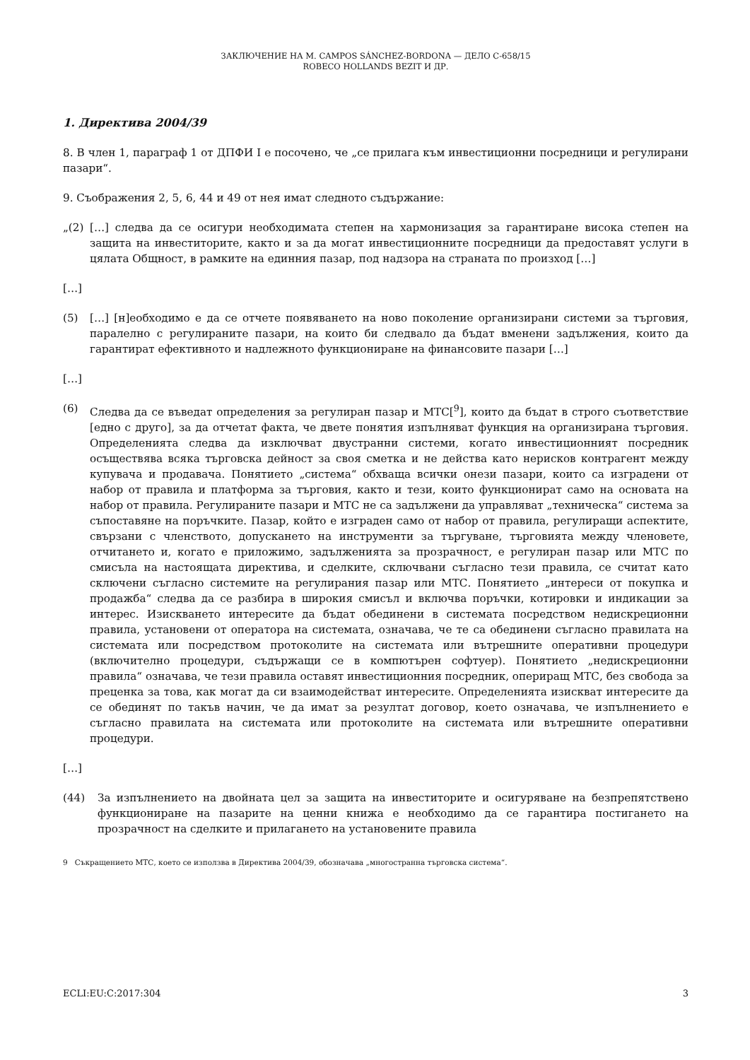ЗАКЛЮЧЕНИЕ НА M. CAMPOS SÁNCHEZ-BORDONA — ДЕЛО C-658/15
ROBECO HOLLANDS BEZIT И ДР.
1. Директива 2004/39
8. В член 1, параграф 1 от ДПФИ I е посочено, че „се прилага към инвестиционни посредници и регулирани пазари“.
9. Съображения 2, 5, 6, 44 и 49 от нея имат следното съдържание:
„(2) […] следва да се осигури необходимата степен на хармонизация за гарантиране висока степен на защита на инвеститорите, както и за да могат инвестиционните посредници да предоставят услуги в цялата Общност, в рамките на единния пазар, под надзора на страната по произход […]
[…]
(5) […] [н]еобходимо е да се отчете появяването на ново поколение организирани системи за търговия, паралелно с регулираните пазари, на които би следвало да бъдат вменени задължения, които да гарантират ефективното и надлежното функциониране на финансовите пазари […]
[…]
(6) Следва да се въведат определения за регулиран пазар и МТС[<sup>9</sup>], които да бъдат в строго съответствие [едно с друго], за да отчетат факта, че двете понятия изпълняват функция на организирана търговия. Определенията следва да изключват двустранни системи, когато инвестиционният посредник осъществява всяка търговска дейност за своя сметка и не действа като нерисков контрагент между купувача и продавача. Понятието „система“ обхваща всички онези пазари, които са изградени от набор от правила и платформа за търговия, както и тези, които функционират само на основата на набор от правила. Регулираните пазари и МТС не са задължени да управляват „техническа“ система за съпоставяне на поръчките. Пазар, който е изграден само от набор от правила, регулиращи аспектите, свързани с членството, допускането на инструменти за търгуване, търговията между членовете, отчитането и, когато е приложимо, задълженията за прозрачност, е регулиран пазар или МТС по смисъла на настоящата директива, и сделките, сключвани съгласно тези правила, се считат като сключени съгласно системите на регулирания пазар или МТС. Понятието „интереси от покупка и продажба“ следва да се разбира в широкия смисъл и включва поръчки, котировки и индикации за интерес. Изискването интересите да бъдат обединени в системата посредством недискреционни правила, установени от оператора на системата, означава, че те са обединени съгласно правилата на системата или посредством протоколите на системата или вътрешните оперативни процедури (включително процедури, съдържащи се в компютърен софтуер). Понятието „недискреционни правила“ означава, че тези правила оставят инвестиционния посредник, опериращ МТС, без свобода за преценка за това, как могат да си взаимодействат интересите. Определенията изискват интересите да се обединят по такъв начин, че да имат за резултат договор, което означава, че изпълнението е съгласно правилата на системата или протоколите на системата или вътрешните оперативни процедури.
[…]
(44) За изпълнението на двойната цел за защита на инвеститорите и осигуряване на безпрепятствено функциониране на пазарите на ценни книжа е необходимо да се гарантира постигането на прозрачност на сделките и прилагането на установените правила
9 Съкращението МТС, което се използва в Директива 2004/39, обозначава „многостранна търговска система“.
ECLI:EU:C:2017:304 3